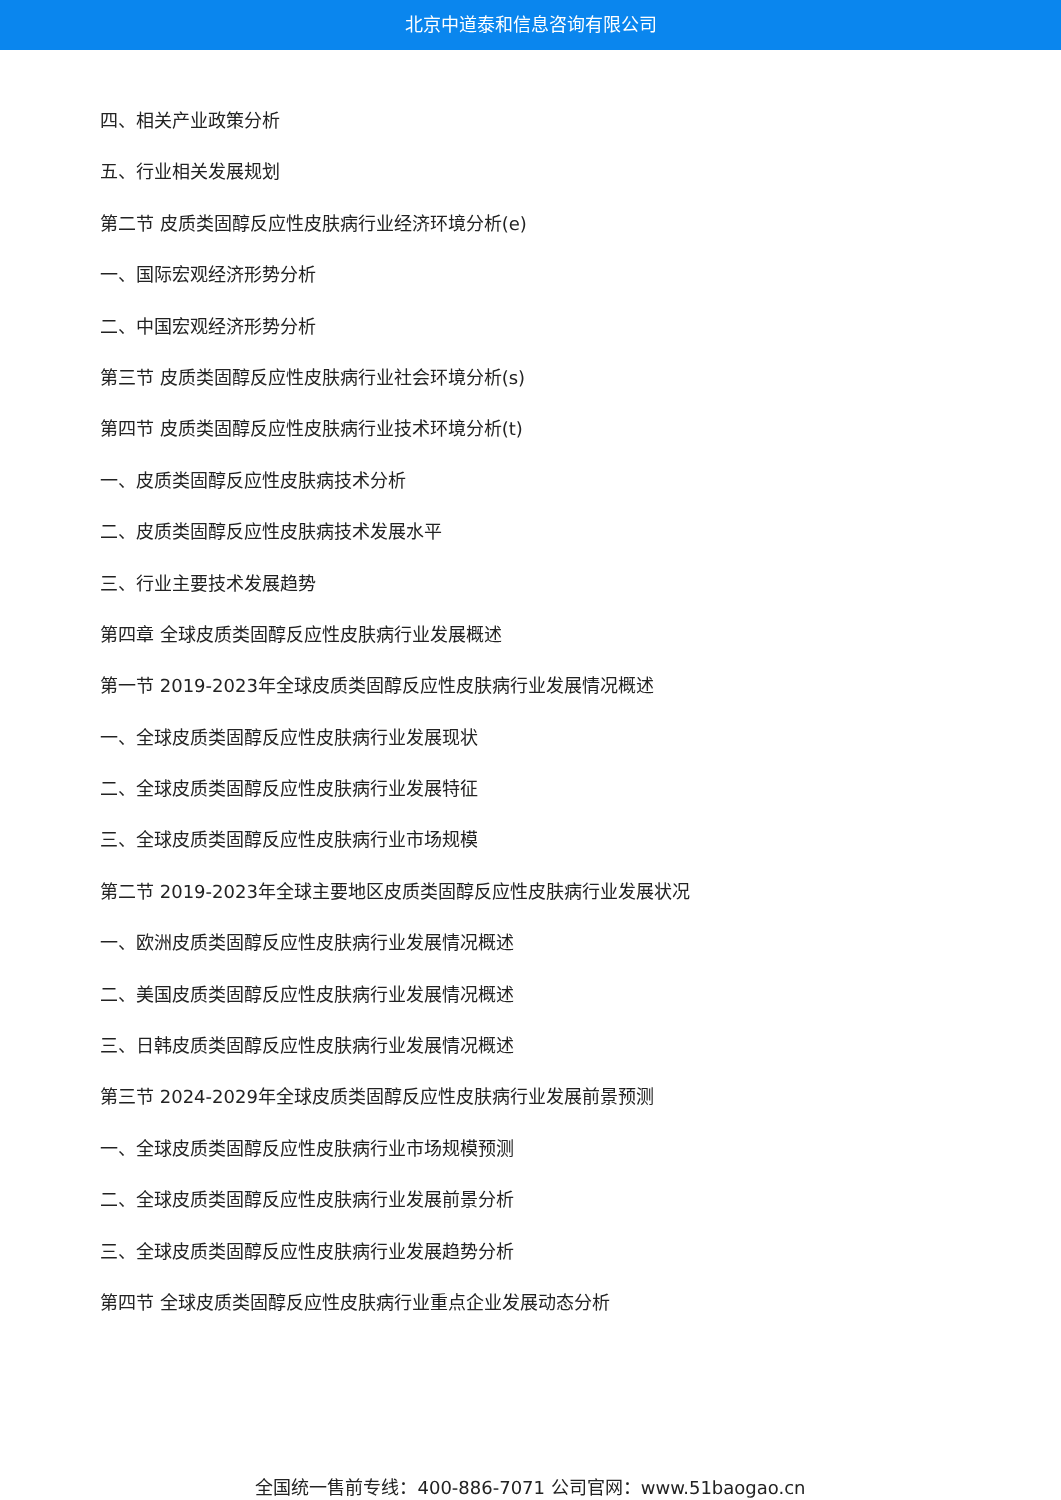北京中道泰和信息咨询有限公司
四、相关产业政策分析
五、行业相关发展规划
第二节 皮质类固醇反应性皮肤病行业经济环境分析(e)
一、国际宏观经济形势分析
二、中国宏观经济形势分析
第三节 皮质类固醇反应性皮肤病行业社会环境分析(s)
第四节 皮质类固醇反应性皮肤病行业技术环境分析(t)
一、皮质类固醇反应性皮肤病技术分析
二、皮质类固醇反应性皮肤病技术发展水平
三、行业主要技术发展趋势
第四章 全球皮质类固醇反应性皮肤病行业发展概述
第一节 2019-2023年全球皮质类固醇反应性皮肤病行业发展情况概述
一、全球皮质类固醇反应性皮肤病行业发展现状
二、全球皮质类固醇反应性皮肤病行业发展特征
三、全球皮质类固醇反应性皮肤病行业市场规模
第二节 2019-2023年全球主要地区皮质类固醇反应性皮肤病行业发展状况
一、欧洲皮质类固醇反应性皮肤病行业发展情况概述
二、美国皮质类固醇反应性皮肤病行业发展情况概述
三、日韩皮质类固醇反应性皮肤病行业发展情况概述
第三节 2024-2029年全球皮质类固醇反应性皮肤病行业发展前景预测
一、全球皮质类固醇反应性皮肤病行业市场规模预测
二、全球皮质类固醇反应性皮肤病行业发展前景分析
三、全球皮质类固醇反应性皮肤病行业发展趋势分析
第四节 全球皮质类固醇反应性皮肤病行业重点企业发展动态分析
全国统一售前专线：400-886-7071 公司官网：www.51baogao.cn